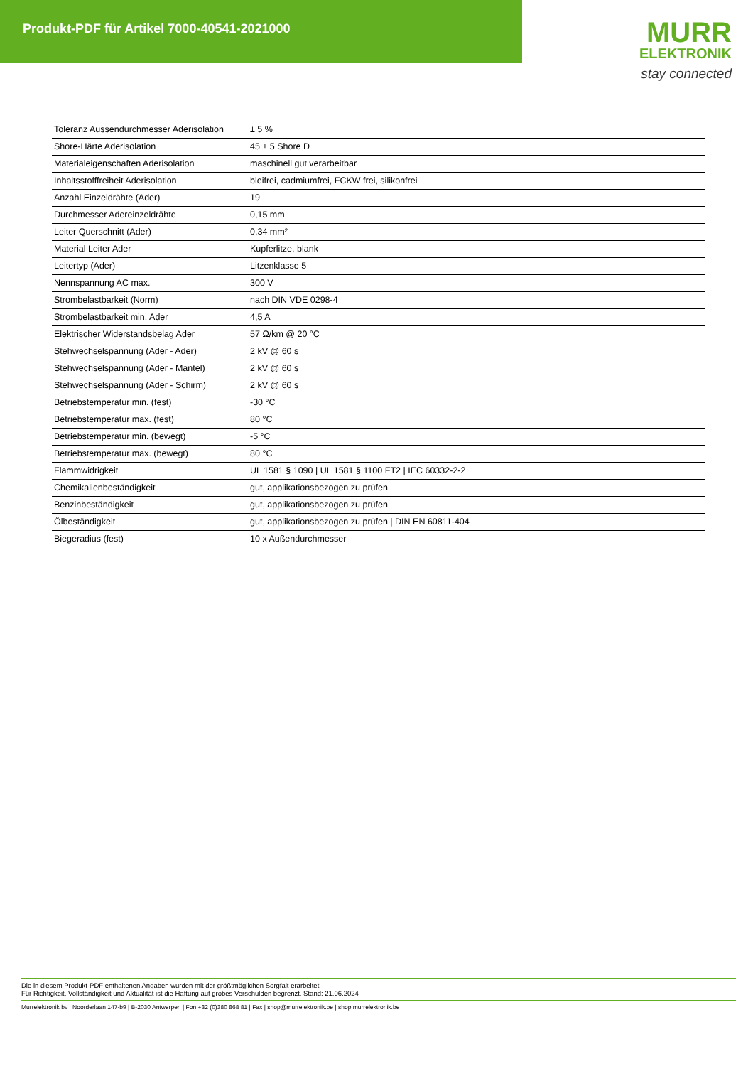Produkt-PDF für Artikel 7000-40541-2021000
MURR
ELEKTRONIK
stay connected
| Toleranz Aussendurchmesser Aderisolation | ± 5 % |
| Shore-Härte Aderisolation | 45 ± 5 Shore D |
| Materialeigenschaften Aderisolation | maschinell gut verarbeitbar |
| Inhaltsstofffreiheit Aderisolation | bleifrei, cadmiumfrei, FCKW frei, silikonfrei |
| Anzahl Einzeldrähte (Ader) | 19 |
| Durchmesser Adereinzeldrähte | 0,15 mm |
| Leiter Querschnitt (Ader) | 0,34 mm² |
| Material Leiter Ader | Kupferlitze, blank |
| Leitertyp (Ader) | Litzenklasse 5 |
| Nennspannung AC max. | 300 V |
| Strombelastbarkeit (Norm) | nach DIN VDE 0298-4 |
| Strombelastbarkeit min. Ader | 4,5 A |
| Elektrischer Widerstandsbelag Ader | 57 Ω/km @ 20 °C |
| Stehwechselspannung (Ader - Ader) | 2 kV @ 60 s |
| Stehwechselspannung (Ader - Mantel) | 2 kV @ 60 s |
| Stehwechselspannung (Ader - Schirm) | 2 kV @ 60 s |
| Betriebstemperatur min. (fest) | -30 °C |
| Betriebstemperatur max. (fest) | 80 °C |
| Betriebstemperatur min. (bewegt) | -5 °C |
| Betriebstemperatur max. (bewegt) | 80 °C |
| Flammwidrigkeit | UL 1581 § 1090 / UL 1581 § 1100 FT2 / IEC 60332-2-2 |
| Chemikalienbeständigkeit | gut, applikationsbezogen zu prüfen |
| Benzinbeständigkeit | gut, applikationsbezogen zu prüfen |
| Ölbeständigkeit | gut, applikationsbezogen zu prüfen / DIN EN 60811-404 |
| Biegeradius (fest) | 10 x Außendurchmesser |
Die in diesem Produkt-PDF enthaltenen Angaben wurden mit der größtmöglichen Sorgfalt erarbeitet.
Für Richtigkeit, Vollständigkeit und Aktualität ist die Haftung auf grobes Verschulden begrenzt. Stand: 21.06.2024
Murrelektronik bv | Noorderlaan 147-b9 | B-2030 Antwerpen | Fon +32 (0)380 868 81 | Fax | shop@murrelektronik.be | shop.murrelektronik.be